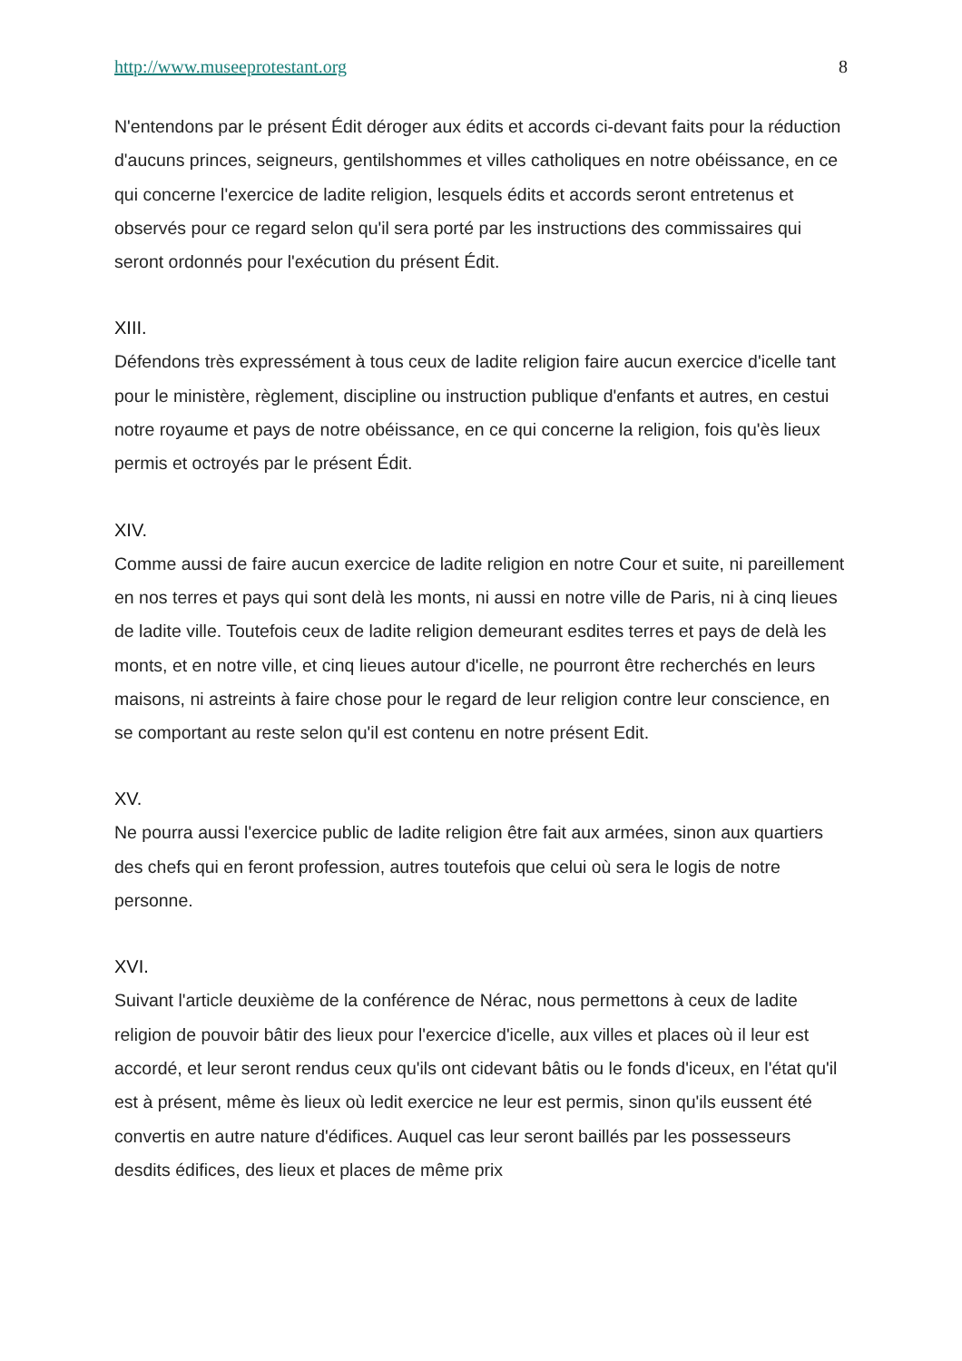http://www.museeprotestant.org 8
N'entendons par le présent Édit déroger aux édits et accords ci-devant faits pour la réduction d'aucuns princes, seigneurs, gentilshommes et villes catholiques en notre obéissance, en ce qui concerne l'exercice de ladite religion, lesquels édits et accords seront entretenus et observés pour ce regard selon qu'il sera porté par les instructions des commissaires qui seront ordonnés pour l'exécution du présent Édit.
XIII.
Défendons très expressément à tous ceux de ladite religion faire aucun exercice d'icelle tant pour le ministère, règlement, discipline ou instruction publique d'enfants et autres, en cestui notre royaume et pays de notre obéissance, en ce qui concerne la religion, fois qu'ès lieux permis et octroyés par le présent Édit.
XIV.
Comme aussi de faire aucun exercice de ladite religion en notre Cour et suite, ni pareillement en nos terres et pays qui sont delà les monts, ni aussi en notre ville de Paris, ni à cinq lieues de ladite ville. Toutefois ceux de ladite religion demeurant esdites terres et pays de delà les monts, et en notre ville, et cinq lieues autour d'icelle, ne pourront être recherchés en leurs maisons, ni astreints à faire chose pour le regard de leur religion contre leur conscience, en se comportant au reste selon qu'il est contenu en notre présent Edit.
XV.
Ne pourra aussi l'exercice public de ladite religion être fait aux armées, sinon aux quartiers des chefs qui en feront profession, autres toutefois que celui où sera le logis de notre personne.
XVI.
Suivant l'article deuxième de la conférence de Nérac, nous permettons à ceux de ladite religion de pouvoir bâtir des lieux pour l'exercice d'icelle, aux villes et places où il leur est accordé, et leur seront rendus ceux qu'ils ont cidevant bâtis ou le fonds d'iceux, en l'état qu'il est à présent, même ès lieux où ledit exercice ne leur est permis, sinon qu'ils eussent été convertis en autre nature d'édifices. Auquel cas leur seront baillés par les possesseurs desdits édifices, des lieux et places de même prix